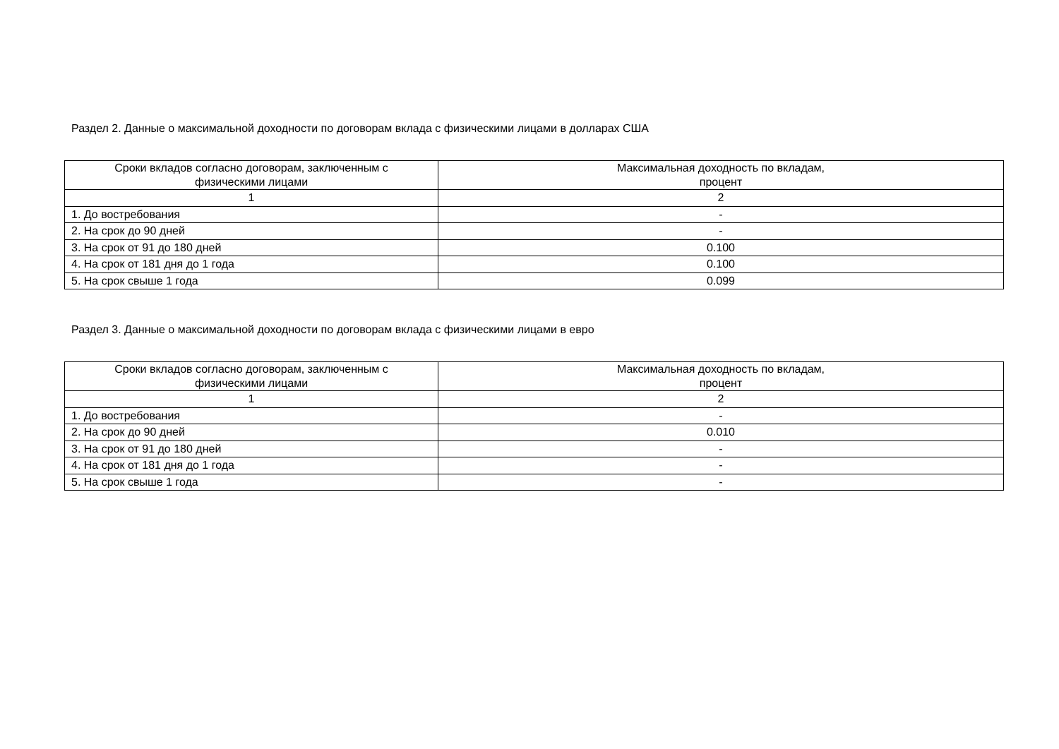Раздел 2. Данные о максимальной доходности по договорам вклада с физическими лицами в долларах США
| Сроки вкладов согласно договорам, заключенным с физическими лицами | Максимальная доходность по вкладам, процент |
| --- | --- |
| 1 | 2 |
| 1. До востребования | - |
| 2. На срок до 90 дней | - |
| 3. На срок от 91 до 180 дней | 0.100 |
| 4. На срок от 181 дня до 1 года | 0.100 |
| 5. На срок свыше 1 года | 0.099 |
Раздел 3. Данные о максимальной доходности по договорам вклада с физическими лицами в евро
| Сроки вкладов согласно договорам, заключенным с физическими лицами | Максимальная доходность по вкладам, процент |
| --- | --- |
| 1 | 2 |
| 1. До востребования | - |
| 2. На срок до 90 дней | 0.010 |
| 3. На срок от 91 до 180 дней | - |
| 4. На срок от 181 дня до 1 года | - |
| 5. На срок свыше 1 года | - |